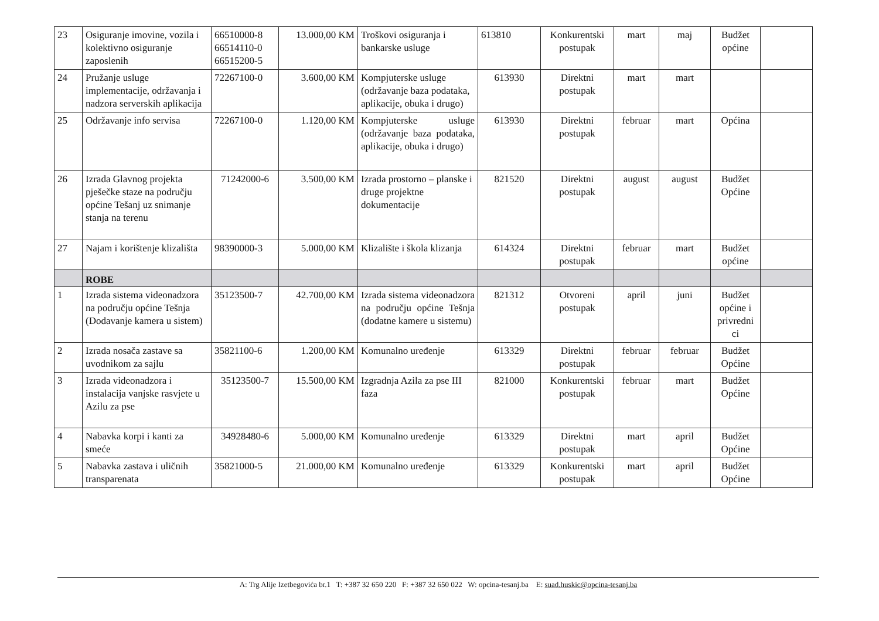| 23 | Osiguranje imovine, vozila i kolektivno osiguranje zaposlenih | 66510000-8 66514110-0 66515200-5 | 13.000,00 KM | Troškovi osiguranja i bankarske usluge | 613810 | Konkurentski postupak | mart | maj | Budžet općine | |
| 24 | Pružanje usluge implementacije, održavanja i nadzora serverskih aplikacija | 72267100-0 | 3.600,00 KM | Kompjuterske usluge (održavanje baza podataka, aplikacije, obuka i drugo) | 613930 | Direktni postupak | mart | mart | | |
| 25 | Održavanje info servisa | 72267100-0 | 1.120,00 KM | Kompjuterske usluge (održavanje baza podataka, aplikacije, obuka i drugo) | 613930 | Direktni postupak | februar | mart | Općina | |
| 26 | Izrada Glavnog projekta pješečke staze na području općine Tešanj uz snimanje stanja na terenu | 71242000-6 | 3.500,00 KM | Izrada prostorno – planske i druge projektne dokumentacije | 821520 | Direktni postupak | august | august | Budžet Općine | |
| 27 | Najam i korištenje klizališta | 98390000-3 | 5.000,00 KM | Klizalište i škola klizanja | 614324 | Direktni postupak | februar | mart | Budžet općine | |
| | ROBE | | | | | | | | | |
| 1 | Izrada sistema videonadzora na području općine Tešnja (Dodavanje kamera u sistem) | 35123500-7 | 42.700,00 KM | Izrada sistema videonadzora na području općine Tešnja (dodatne kamere u sistemu) | 821312 | Otvoreni postupak | april | juni | Budžet općine i privredni ci | |
| 2 | Izrada nosača zastave sa uvodnikom za sajlu | 35821100-6 | 1.200,00 KM | Komunalno uređenje | 613329 | Direktni postupak | februar | februar | Budžet Općine | |
| 3 | Izrada videonadzora i instalacija vanjske rasvjete u Azilu za pse | 35123500-7 | 15.500,00 KM | Izgradnja Azila za pse III faza | 821000 | Konkurentski postupak | februar | mart | Budžet Općine | |
| 4 | Nabavka korpi i kanti za smeće | 34928480-6 | 5.000,00 KM | Komunalno uređenje | 613329 | Direktni postupak | mart | april | Budžet Općine | |
| 5 | Nabavka zastava i uličnih transparenata | 35821000-5 | 21.000,00 KM | Komunalno uređenje | 613329 | Konkurentski postupak | mart | april | Budžet Općine | |
A: Trg Alije Izetbegovića br.1 T: +387 32 650 220 F: +387 32 650 022 W: opcina-tesanj.ba E: suad.huskic@opcina-tesanj.ba